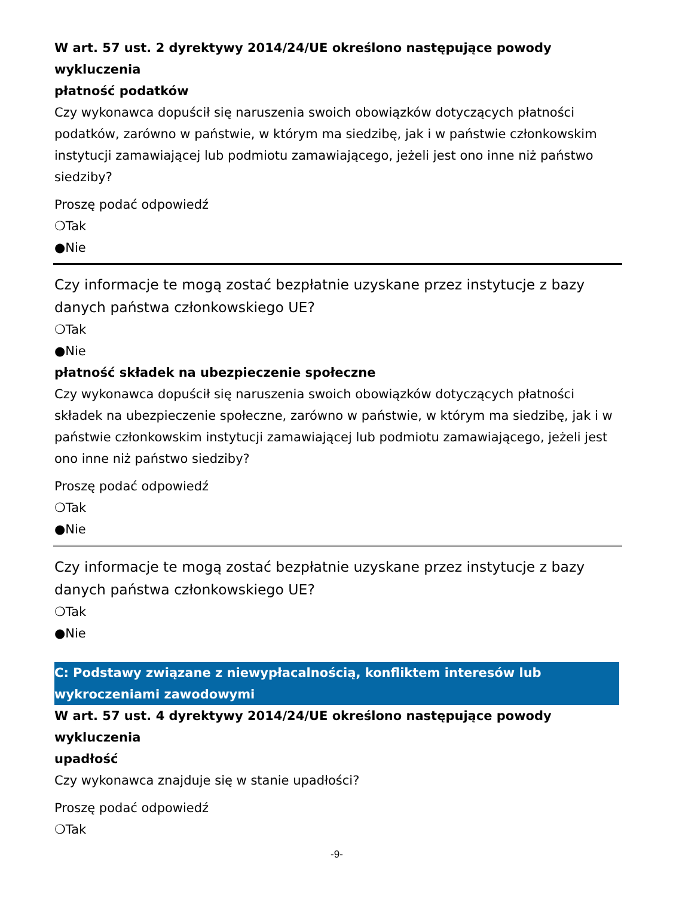W art. 57 ust. 2 dyrektywy 2014/24/UE określono następujące powody wykluczenia
płatność podatków
Czy wykonawca dopuścił się naruszenia swoich obowiązków dotyczących płatności podatków, zarówno w państwie, w którym ma siedzibę, jak i w państwie członkowskim instytucji zamawiającej lub podmiotu zamawiającego, jeżeli jest ono inne niż państwo siedziby?
Proszę podać odpowiedź
❍Tak
●Nie
Czy informacje te mogą zostać bezpłatnie uzyskane przez instytucje z bazy danych państwa członkowskiego UE?
❍Tak
●Nie
płatność składek na ubezpieczenie społeczne
Czy wykonawca dopuścił się naruszenia swoich obowiązków dotyczących płatności składek na ubezpieczenie społeczne, zarówno w państwie, w którym ma siedzibę, jak i w państwie członkowskim instytucji zamawiającej lub podmiotu zamawiającego, jeżeli jest ono inne niż państwo siedziby?
Proszę podać odpowiedź
❍Tak
●Nie
Czy informacje te mogą zostać bezpłatnie uzyskane przez instytucje z bazy danych państwa członkowskiego UE?
❍Tak
●Nie
C: Podstawy związane z niewypłacalnością, konfliktem interesów lub wykroczeniami zawodowymi
W art. 57 ust. 4 dyrektywy 2014/24/UE określono następujące powody wykluczenia
upadłość
Czy wykonawca znajduje się w stanie upadłości?
Proszę podać odpowiedź
❍Tak
-9-